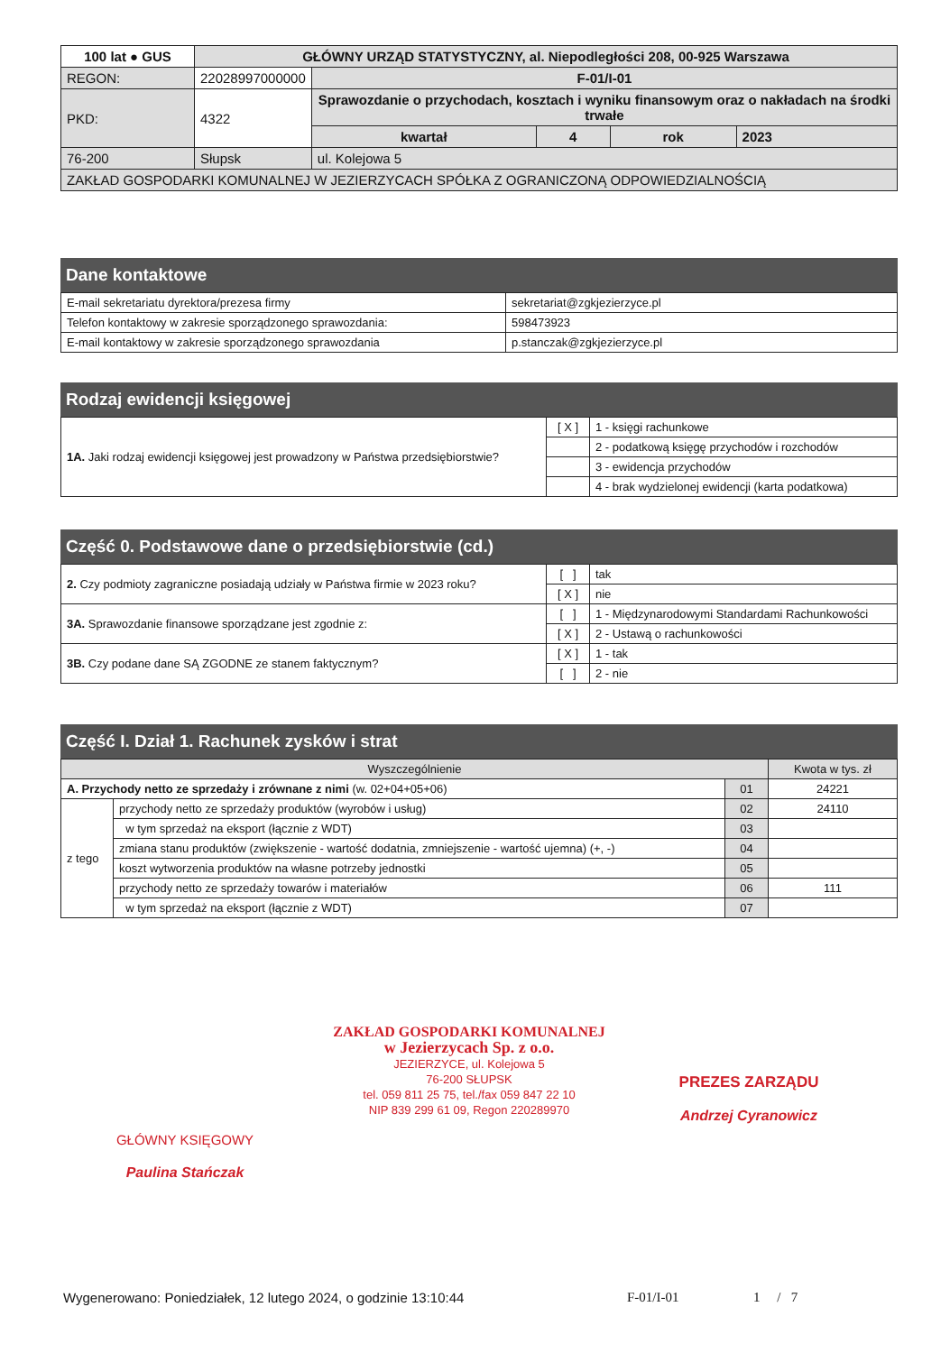| 100 lat ● GUS | GŁÓWNY URZĄD STATYSTYCZNY, al. Niepodległości 208, 00-925 Warszawa | | | | |
| REGON: | 22028997000000 | F-01/I-01 | | | |
| PKD: | 4322 | Sprawozdanie o przychodach, kosztach i wyniku finansowym oraz o nakładach na środki trwałe | | | |
| | | kwartał | 4 | rok | 2023 |
| 76-200 | Słupsk | ul. Kolejowa 5 | | | |
| ZAKŁAD GOSPODARKI KOMUNALNEJ W JEZIERZYCACH SPÓŁKA Z OGRANICZONĄ ODPOWIEDZIALNOŚCIĄ | | | | | |
Dane kontaktowe
| E-mail sekretariatu dyrektora/prezesa firmy | sekretariat@zgkjezierzyce.pl |
| Telefon kontaktowy w zakresie sporządzonego sprawozdania: | 598473923 |
| E-mail kontaktowy w zakresie sporządzonego sprawozdania | p.stanczak@zgkjezierzyce.pl |
Rodzaj ewidencji księgowej
| 1A. Jaki rodzaj ewidencji księgowej jest prowadzony w Państwa przedsiębiorstwie? | [ X ] | 1 - księgi rachunkowe |
| | | 2 - podatkową księgę przychodów i rozchodów |
| | | 3 - ewidencja przychodów |
| | | 4 - brak wydzielonej ewidencji (karta podatkowa) |
Część 0. Podstawowe dane o przedsiębiorstwie (cd.)
| 2. Czy podmioty zagraniczne posiadają udziały w Państwa firmie w 2023 roku? | [ ] | tak |
| | [ X ] | nie |
| 3A. Sprawozdanie finansowe sporządzane jest zgodnie z: | [ ] | 1 - Międzynarodowymi Standardami Rachunkowości |
| | [ X ] | 2 - Ustawą o rachunkowości |
| 3B. Czy podane dane SĄ ZGODNE ze stanem faktycznym? | [ X ] | 1 - tak |
| | [ ] | 2 - nie |
Część I. Dział 1. Rachunek zysków i strat
| Wyszczególnienie | | | Kwota w tys. zł |
| --- | --- | --- | --- |
| A. Przychody netto ze sprzedaży i zrównane z nimi (w. 02+04+05+06) | | 01 | 24221 |
| z tego | przychody netto ze sprzedaży produktów (wyrobów i usług) | 02 | 24110 |
| | w tym sprzedaż na eksport (łącznie z WDT) | 03 | |
| | zmiana stanu produktów (zwiększenie - wartość dodatnia, zmniejszenie - wartość ujemna) (+, -) | 04 | |
| | koszt wytworzenia produktów na własne potrzeby jednostki | 05 | |
| | przychody netto ze sprzedaży towarów i materiałów | 06 | 111 |
| | w tym sprzedaż na eksport (łącznie z WDT) | 07 | |
ZAKŁAD GOSPODARKI KOMUNALNEJ
w Jezierzycach Sp. z o.o.
JEZIERZYCE, ul. Kolejowa 5
76-200 SŁUPSK
tel. 059 811 25 75, tel./fax 059 847 22 10
NIP 839 299 61 09, Regon 220289970
PREZES ZARZĄDU
Andrzej Cyranowicz
GŁÓWNY KSIĘGOWY
Paulina Stańczak
Wygenerowano: Poniedziałek, 12 lutego 2024, o godzinie 13:10:44 F-01/I-01 1 / 7